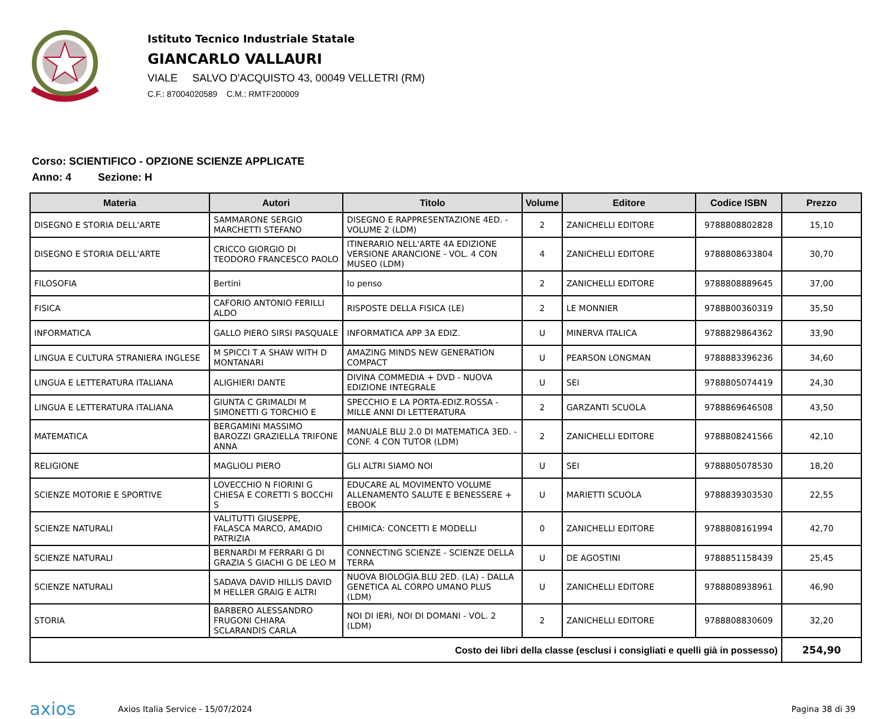Istituto Tecnico Industriale Statale
GIANCARLO VALLAURI
VIALE SALVO D'ACQUISTO 43, 00049 VELLETRI (RM)
C.F.: 87004020589 C.M.: RMTF200009
Corso: SCIENTIFICO - OPZIONE SCIENZE APPLICATE
Anno: 4 Sezione: H
| Materia | Autori | Titolo | Volume | Editore | Codice ISBN | Prezzo |
| --- | --- | --- | --- | --- | --- | --- |
| DISEGNO E STORIA DELL'ARTE | SAMMARONE SERGIO MARCHETTI STEFANO | DISEGNO E RAPPRESENTAZIONE 4ED. - VOLUME 2 (LDM) | 2 | ZANICHELLI EDITORE | 9788808802828 | 15,10 |
| DISEGNO E STORIA DELL'ARTE | CRICCO GIORGIO DI TEODORO FRANCESCO PAOLO | ITINERARIO NELL'ARTE 4A EDIZIONE VERSIONE ARANCIONE - VOL. 4 CON MUSEO (LDM) | 4 | ZANICHELLI EDITORE | 9788808633804 | 30,70 |
| FILOSOFIA | Bertini | Io penso | 2 | ZANICHELLI EDITORE | 9788808889645 | 37,00 |
| FISICA | CAFORIO ANTONIO FERILLI ALDO | RISPOSTE DELLA FISICA (LE) | 2 | LE MONNIER | 9788800360319 | 35,50 |
| INFORMATICA | GALLO PIERO SIRSI PASQUALE | INFORMATICA APP 3A EDIZ. | U | MINERVA ITALICA | 9788829864362 | 33,90 |
| LINGUA E CULTURA STRANIERA INGLESE | M SPICCI T A SHAW WITH D MONTANARI | AMAZING MINDS NEW GENERATION COMPACT | U | PEARSON LONGMAN | 9788883396236 | 34,60 |
| LINGUA E LETTERATURA ITALIANA | ALIGHIERI DANTE | DIVINA COMMEDIA + DVD - NUOVA EDIZIONE INTEGRALE | U | SEI | 9788805074419 | 24,30 |
| LINGUA E LETTERATURA ITALIANA | GIUNTA C GRIMALDI M SIMONETTI G TORCHIO E | SPECCHIO E LA PORTA-EDIZ.ROSSA - MILLE ANNI DI LETTERATURA | 2 | GARZANTI SCUOLA | 9788869646508 | 43,50 |
| MATEMATICA | BERGAMINI MASSIMO BAROZZI GRAZIELLA TRIFONE ANNA | MANUALE BLU 2.0 DI MATEMATICA 3ED. - CONF. 4 CON TUTOR (LDM) | 2 | ZANICHELLI EDITORE | 9788808241566 | 42,10 |
| RELIGIONE | MAGLIOLI PIERO | GLI ALTRI SIAMO NOI | U | SEI | 9788805078530 | 18,20 |
| SCIENZE MOTORIE E SPORTIVE | LOVECCHIO N FIORINI G CHIESA E CORETTI S BOCCHI S | EDUCARE AL MOVIMENTO VOLUME ALLENAMENTO SALUTE E BENESSERE + EBOOK | U | MARIETTI SCUOLA | 9788839303530 | 22,55 |
| SCIENZE NATURALI | VALITUTTI GIUSEPPE, FALASCA MARCO, AMADIO PATRIZIA | CHIMICA: CONCETTI E MODELLI | 0 | ZANICHELLI EDITORE | 9788808161994 | 42,70 |
| SCIENZE NATURALI | BERNARDI M FERRARI G DI GRAZIA S GIACHI G DE LEO M | CONNECTING SCIENZE - SCIENZE DELLA TERRA | U | DE AGOSTINI | 9788851158439 | 25,45 |
| SCIENZE NATURALI | SADAVA DAVID HILLIS DAVID M HELLER GRAIG E ALTRI | NUOVA BIOLOGIA.BLU 2ED. (LA) - DALLA GENETICA AL CORPO UMANO PLUS (LDM) | U | ZANICHELLI EDITORE | 9788808938961 | 46,90 |
| STORIA | BARBERO ALESSANDRO FRUGONI CHIARA SCLARANDIS CARLA | NOI DI IERI, NOI DI DOMANI - VOL. 2 (LDM) | 2 | ZANICHELLI EDITORE | 9788808830609 | 32,20 |
| Costo dei libri della classe (esclusi i consigliati e quelli già in possesso) | | | | | | 254,90 |
axios
Axios Italia Service - 15/07/2024
Pagina 38 di 39